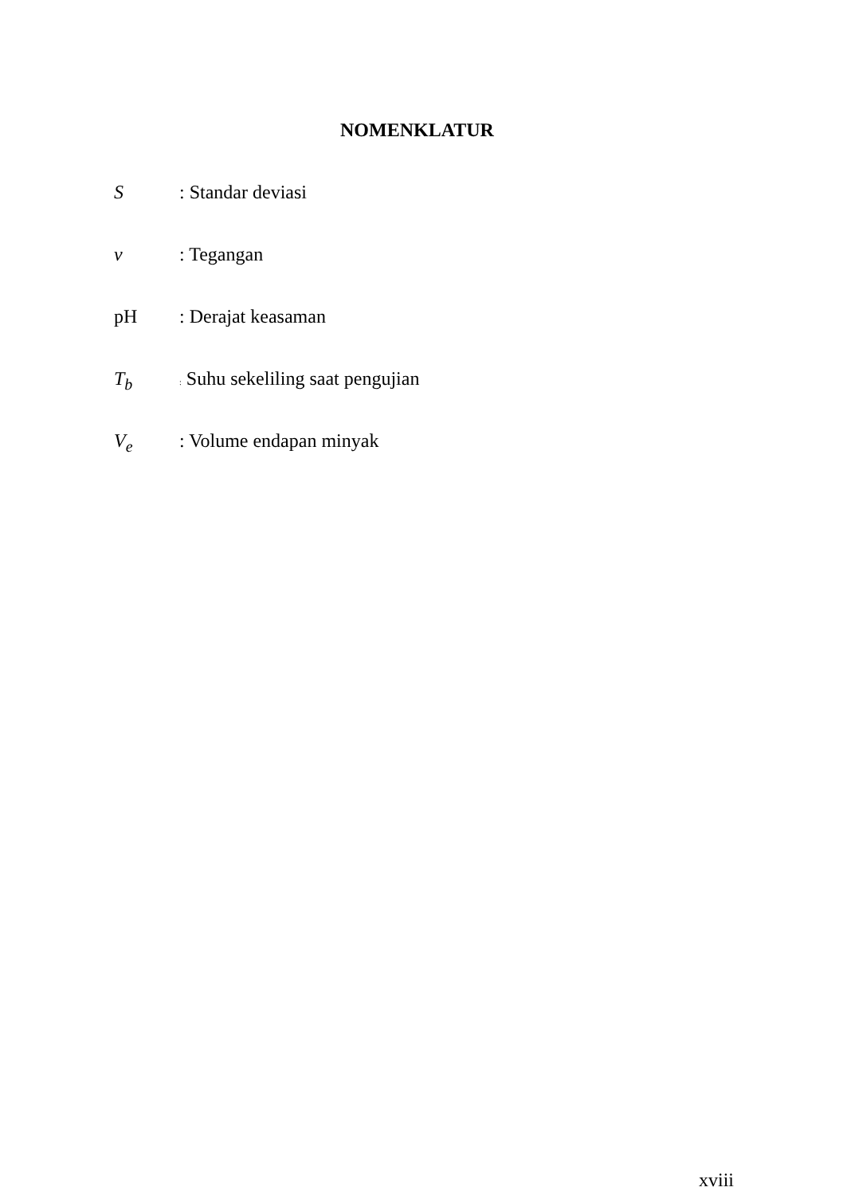NOMENKLATUR
S: Standar deviasi
v: Tegangan
pH: Derajat keasaman
T<sub>b</sub>: Suhu sekeliling saat pengujian
V<sub>e</sub>: Volume endapan minyak
xviii